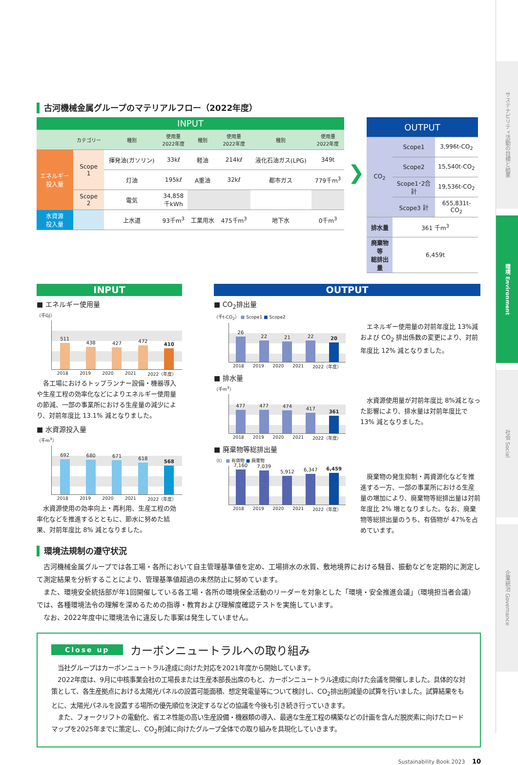サステナビリティ活動の目標と結果
環境 Environment
社会 Social
企業統治 Governance
古河機械金属グループのマテリアルフロー（2022年度）
| INPUT | | | | | | | |
| | カテゴリー | 種別 | 使用量 2022年度 | 種別 | 使用量 2022年度 | 種別 | 使用量 2022年度 |
| エネルギー 投入量 | Scope 1 | 揮発油(ガソリン) | 33kℓ | 軽油 | 214kℓ | 液化石油ガス(LPG) | 349t |
| | | 灯油 | 195kℓ | A重油 | 32kℓ | 都市ガス | 779千m<sup>3</sup> |
| | Scope 2 | 電気 | 34,858 千kWh | | | | |
| 水資源 投入量 | | 上水道 | 93千m<sup>3</sup> | 工業用水 | 475千m<sup>3</sup> | 地下水 | 0千m<sup>3</sup> |
❯
| OUTPUT | | |
| CO<sub>2</sub> | Scope1 | 3,996t-CO<sub>2</sub> |
| | Scope2 | 15,540t-CO<sub>2</sub> |
| | Scope1･2合計 | 19,536t-CO<sub>2</sub> |
| | Scope3 計 | 655,831t-CO<sub>2</sub> |
| 排水量 | 361 千m<sup>3</sup> | |
| 廃棄物等 総排出量 | 6,459t | |
INPUT
■ エネルギー使用量
（千GJ）
511
438
427
472
410
2018 2019 2020 2021 2022（年度）
　各工場におけるトップランナー設備・機器導入や生産工程の効率化などによりエネルギー使用量の節減、一部の事業所における生産量の減少により、対前年度比 13.1% 減となりました。
■ 水資源投入量
（千m<sup>3</sup>）
692
680
671
618
568
2018 2019 2020 2021 2022（年度）
　水資源使用の効率向上・再利用、生産工程の効率化などを推進するとともに、節水に努めた結果、対前年度比 8% 減となりました。
OUTPUT
■ CO<sub>2</sub>排出量
（千t-CO<sub>2</sub>） ■ Scope1 ■ Scope2
26
22
21
22
20
2018 2019 2020 2021 2022（年度）
■ 排水量
（千m<sup>3</sup>）
477
477
474
417
361
2018 2019 2020 2021 2022（年度）
■ 廃棄物等総排出量
（t） ■ 有価物 ■ 廃棄物
7,160
7,039
5,912
6,347
6,459
2018 2019 2020 2021 2022（年度）
　エネルギー使用量の対前年度比 13%減および CO<sub>2</sub> 排出係数の変更により、対前年度比 12% 減となりました。
　水資源使用量が対前年度比 8%減となった影響により、排水量は対前年度比で 13% 減となりました。
　廃棄物の発生抑制・再資源化などを推進する一方、一部の事業所における生産量の増加により、廃棄物等総排出量は対前年度比 2% 増となりました。なお、廃棄物等総排出量のうち、有価物が 47%を占めています。
環境法規制の遵守状況
　古河機械金属グループでは各工場・各所において自主管理基準値を定め、工場排水の水質、敷地境界における騒音、振動などを定期的に測定して測定結果を分析することにより、管理基準値超過の未然防止に努めています。
　また、環境安全統括部が年1回開催している各工場・各所の環境保全活動のリーダーを対象とした「環境・安全推進会議」（環境担当者会議）では、各種環境法令の理解を深めるための指導・教育および理解度確認テストを実施しています。
　なお、2022年度中に環境法令に違反した事案は発生していません。
Close up カーボンニュートラルへの取り組み
　当社グループはカーボンニュートラル達成に向けた対応を2021年度から開始しています。
　2022年度は、9月に中核事業会社の工場長または生産本部長出席のもと、カーボンニュートラル達成に向けた会議を開催しました。具体的な対策として、各生産拠点における太陽光パネルの設置可能面積、想定発電量等について検討し、CO<sub>2</sub>排出削減量の試算を行いました。試算結果をもとに、太陽光パネルを設置する場所の優先順位を決定するなどの協議を今後も引き続き行っていきます。
　また、フォークリフトの電動化、省エネ性能の高い生産設備・機器類の導入、最適な生産工程の構築などの計画を含んだ脱炭素に向けたロードマップを2025年までに策定し、CO<sub>2</sub>削減に向けたグループ全体での取り組みを具現化していきます。
Sustainability Book 2023 　10